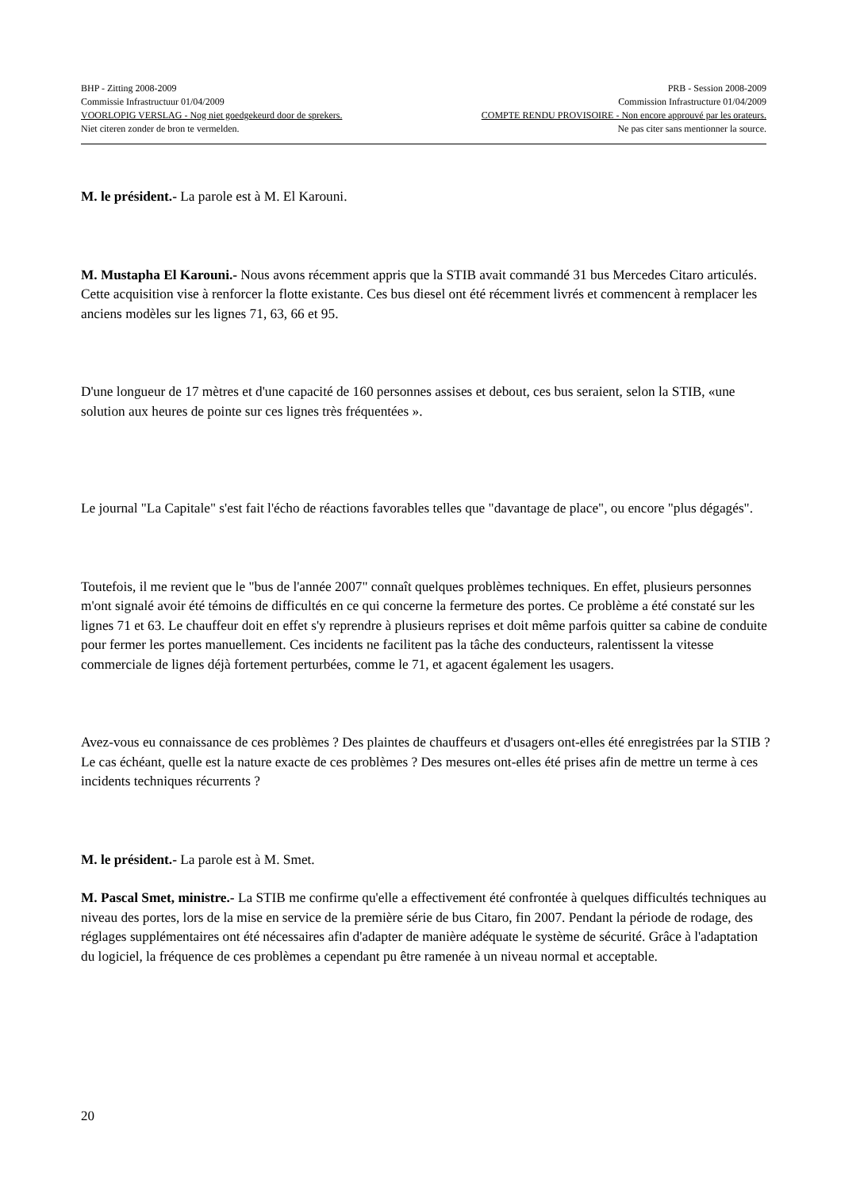BHP - Zitting 2008-2009 PRB - Session 2008-2009
Commissie Infrastructuur 01/04/2009 Commission Infrastructure 01/04/2009
VOORLOPIG VERSLAG - Nog niet goedgekeurd door de sprekers. COMPTE RENDU PROVISOIRE - Non encore approuvé par les orateurs.
Niet citeren zonder de bron te vermelden. Ne pas citer sans mentionner la source.
M. le président.- La parole est à M. El Karouni.
M. Mustapha El Karouni.- Nous avons récemment appris que la STIB avait commandé 31 bus Mercedes Citaro articulés. Cette acquisition vise à renforcer la flotte existante. Ces bus diesel ont été récemment livrés et commencent à remplacer les anciens modèles sur les lignes 71, 63, 66 et 95.
D'une longueur de 17 mètres et d'une capacité de 160 personnes assises et debout, ces bus seraient, selon la STIB, «une solution aux heures de pointe sur ces lignes très fréquentées ».
Le journal "La Capitale" s'est fait l'écho de réactions favorables telles que "davantage de place", ou encore "plus dégagés".
Toutefois, il me revient que le "bus de l'année 2007" connaît quelques problèmes techniques. En effet, plusieurs personnes m'ont signalé avoir été témoins de difficultés en ce qui concerne la fermeture des portes. Ce problème a été constaté sur les lignes 71 et 63. Le chauffeur doit en effet s'y reprendre à plusieurs reprises et doit même parfois quitter sa cabine de conduite pour fermer les portes manuellement. Ces incidents ne facilitent pas la tâche des conducteurs, ralentissent la vitesse commerciale de lignes déjà fortement perturbées, comme le 71, et agacent également les usagers.
Avez-vous eu connaissance de ces problèmes ? Des plaintes de chauffeurs et d'usagers ont-elles été enregistrées par la STIB ? Le cas échéant, quelle est la nature exacte de ces problèmes ? Des mesures ont-elles été prises afin de mettre un terme à ces incidents techniques récurrents ?
M. le président.- La parole est à M. Smet.
M. Pascal Smet, ministre.- La STIB me confirme qu'elle a effectivement été confrontée à quelques difficultés techniques au niveau des portes, lors de la mise en service de la première série de bus Citaro, fin 2007. Pendant la période de rodage, des réglages supplémentaires ont été nécessaires afin d'adapter de manière adéquate le système de sécurité. Grâce à l'adaptation du logiciel, la fréquence de ces problèmes a cependant pu être ramenée à un niveau normal et acceptable.
20